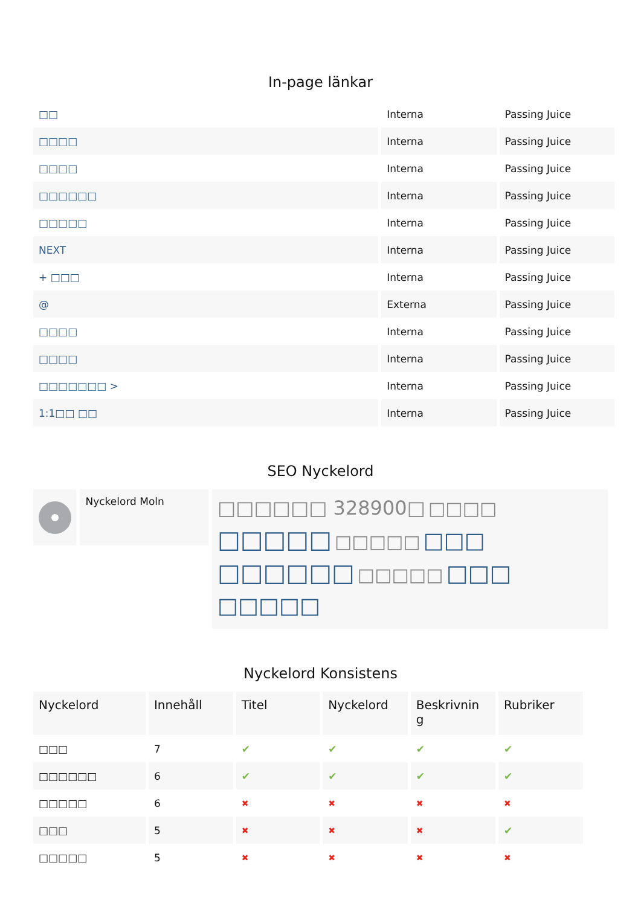In-page länkar
| □□ | Interna | Passing Juice |
| □□□□ | Interna | Passing Juice |
| □□□□ | Interna | Passing Juice |
| □□□□□□ | Interna | Passing Juice |
| □□□□□ | Interna | Passing Juice |
| NEXT | Interna | Passing Juice |
| + □□□ | Interna | Passing Juice |
| @ | Externa | Passing Juice |
| □□□□ | Interna | Passing Juice |
| □□□□ | Interna | Passing Juice |
| □□□□□□□ > | Interna | Passing Juice |
| 1:1□□ □□ | Interna | Passing Juice |
SEO Nyckelord
Nyckelord Moln
□□□□□□ 328900□ □□□□ □□□□□ □□□□□ □□□ □□□□□□ □□□□□ □□□ □□□□□
Nyckelord Konsistens
| Nyckelord | Innehåll | Titel | Nyckelord | Beskrivnin g | Rubriker |
| --- | --- | --- | --- | --- | --- |
| □□□ | 7 | ✔ | ✔ | ✔ | ✔ |
| □□□□□□ | 6 | ✔ | ✔ | ✔ | ✔ |
| □□□□□ | 6 | ✖ | ✖ | ✖ | ✖ |
| □□□ | 5 | ✖ | ✖ | ✖ | ✔ |
| □□□□□ | 5 | ✖ | ✖ | ✖ | ✖ |